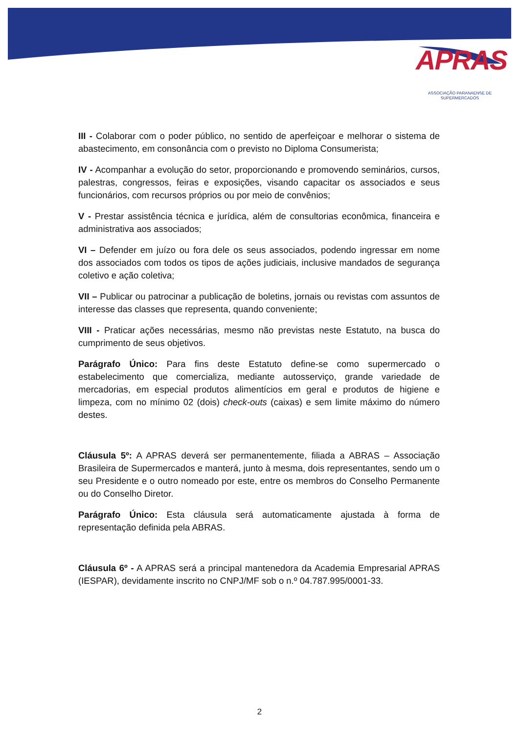APRAS
ASSOCIAÇÃO PARANAENSE DE SUPERMERCADOS
III - Colaborar com o poder público, no sentido de aperfeiçoar e melhorar o sistema de abastecimento, em consonância com o previsto no Diploma Consumerista;
IV - Acompanhar a evolução do setor, proporcionando e promovendo seminários, cursos, palestras, congressos, feiras e exposições, visando capacitar os associados e seus funcionários, com recursos próprios ou por meio de convênios;
V - Prestar assistência técnica e jurídica, além de consultorias econômica, financeira e administrativa aos associados;
VI – Defender em juízo ou fora dele os seus associados, podendo ingressar em nome dos associados com todos os tipos de ações judiciais, inclusive mandados de segurança coletivo e ação coletiva;
VII – Publicar ou patrocinar a publicação de boletins, jornais ou revistas com assuntos de interesse das classes que representa, quando conveniente;
VIII - Praticar ações necessárias, mesmo não previstas neste Estatuto, na busca do cumprimento de seus objetivos.
Parágrafo Único: Para fins deste Estatuto define-se como supermercado o estabelecimento que comercializa, mediante autosserviço, grande variedade de mercadorias, em especial produtos alimentícios em geral e produtos de higiene e limpeza, com no mínimo 02 (dois) check-outs (caixas) e sem limite máximo do número destes.
Cláusula 5º: A APRAS deverá ser permanentemente, filiada a ABRAS – Associação Brasileira de Supermercados e manterá, junto à mesma, dois representantes, sendo um o seu Presidente e o outro nomeado por este, entre os membros do Conselho Permanente ou do Conselho Diretor.
Parágrafo Único: Esta cláusula será automaticamente ajustada à forma de representação definida pela ABRAS.
Cláusula 6º - A APRAS será a principal mantenedora da Academia Empresarial APRAS (IESPAR), devidamente inscrito no CNPJ/MF sob o n.º 04.787.995/0001-33.
2